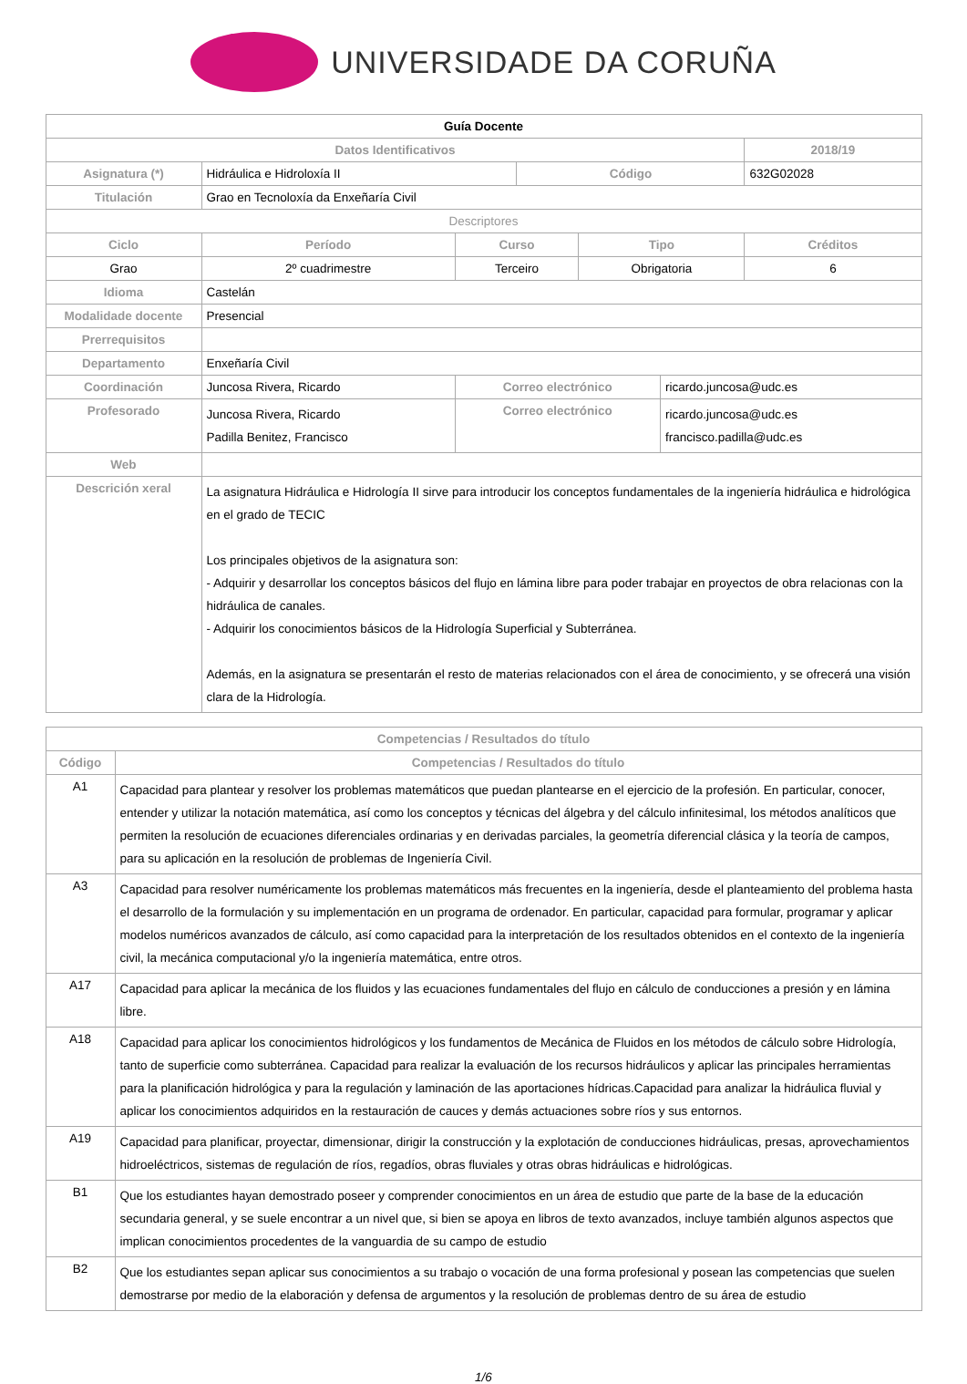UNIVERSIDADE DA CORUÑA
| Guía Docente | | | | | | | |
| Datos Identificativos | | | | | | | 2018/19 |
| Asignatura (*) | Hidráulica e Hidroloxía II | | | Código | | | 632G02028 |
| Titulación | Grao en Tecnoloxía da Enxeñaría Civil | | | | | | |
| Descriptores | | | | | | | |
| Ciclo | | Período | Curso | | Tipo | | Créditos |
| Grao | | 2º cuadrimestre | Terceiro | | Obrigatoria | | 6 |
| Idioma | Castelán | | | | | | |
| Modalidade docente | Presencial | | | | | | |
| Prerrequisitos | | | | | | | |
| Departamento | Enxeñaría Civil | | | | | | |
| Coordinación | Juncosa Rivera, Ricardo | | Correo electrónico | | | ricardo.juncosa@udc.es | |
| Profesorado | Juncosa Rivera, Ricardo Padilla Benitez, Francisco | | Correo electrónico | | | ricardo.juncosa@udc.es francisco.padilla@udc.es | |
| Web | | | | | | | |
| Descrición xeral | La asignatura Hidráulica e Hidrología II sirve para introducir los conceptos fundamentales de la ingeniería hidráulica e hidrológica en el grado de TECIC Los principales objetivos de la asignatura son: - Adquirir y desarrollar los conceptos básicos del flujo en lámina libre para poder trabajar en proyectos de obra relacionas con la hidráulica de canales. - Adquirir los conocimientos básicos de la Hidrología Superficial y Subterránea. Además, en la asignatura se presentarán el resto de materias relacionados con el área de conocimiento, y se ofrecerá una visión clara de la Hidrología. | | | | | | |
| Competencias / Resultados do título | |
| --- | --- |
| Código | Competencias / Resultados do título |
| A1 | Capacidad para plantear y resolver los problemas matemáticos que puedan plantearse en el ejercicio de la profesión. En particular, conocer, entender y utilizar la notación matemática, así como los conceptos y técnicas del álgebra y del cálculo infinitesimal, los métodos analíticos que permiten la resolución de ecuaciones diferenciales ordinarias y en derivadas parciales, la geometría diferencial clásica y la teoría de campos, para su aplicación en la resolución de problemas de Ingeniería Civil. |
| A3 | Capacidad para resolver numéricamente los problemas matemáticos más frecuentes en la ingeniería, desde el planteamiento del problema hasta el desarrollo de la formulación y su implementación en un programa de ordenador. En particular, capacidad para formular, programar y aplicar modelos numéricos avanzados de cálculo, así como capacidad para la interpretación de los resultados obtenidos en el contexto de la ingeniería civil, la mecánica computacional y/o la ingeniería matemática, entre otros. |
| A17 | Capacidad para aplicar la mecánica de los fluidos y las ecuaciones fundamentales del flujo en cálculo de conducciones a presión y en lámina libre. |
| A18 | Capacidad para aplicar los conocimientos hidrológicos y los fundamentos de Mecánica de Fluidos en los métodos de cálculo sobre Hidrología, tanto de superficie como subterránea. Capacidad para realizar la evaluación de los recursos hidráulicos y aplicar las principales herramientas para la planificación hidrológica y para la regulación y laminación de las aportaciones hídricas.Capacidad para analizar la hidráulica fluvial y aplicar los conocimientos adquiridos en la restauración de cauces y demás actuaciones sobre ríos y sus entornos. |
| A19 | Capacidad para planificar, proyectar, dimensionar, dirigir la construcción y la explotación de conducciones hidráulicas, presas, aprovechamientos hidroeléctricos, sistemas de regulación de ríos, regadíos, obras fluviales y otras obras hidráulicas e hidrológicas. |
| B1 | Que los estudiantes hayan demostrado poseer y comprender conocimientos en un área de estudio que parte de la base de la educación secundaria general, y se suele encontrar a un nivel que, si bien se apoya en libros de texto avanzados, incluye también algunos aspectos que implican conocimientos procedentes de la vanguardia de su campo de estudio |
| B2 | Que los estudiantes sepan aplicar sus conocimientos a su trabajo o vocación de una forma profesional y posean las competencias que suelen demostrarse por medio de la elaboración y defensa de argumentos y la resolución de problemas dentro de su área de estudio |
1/6